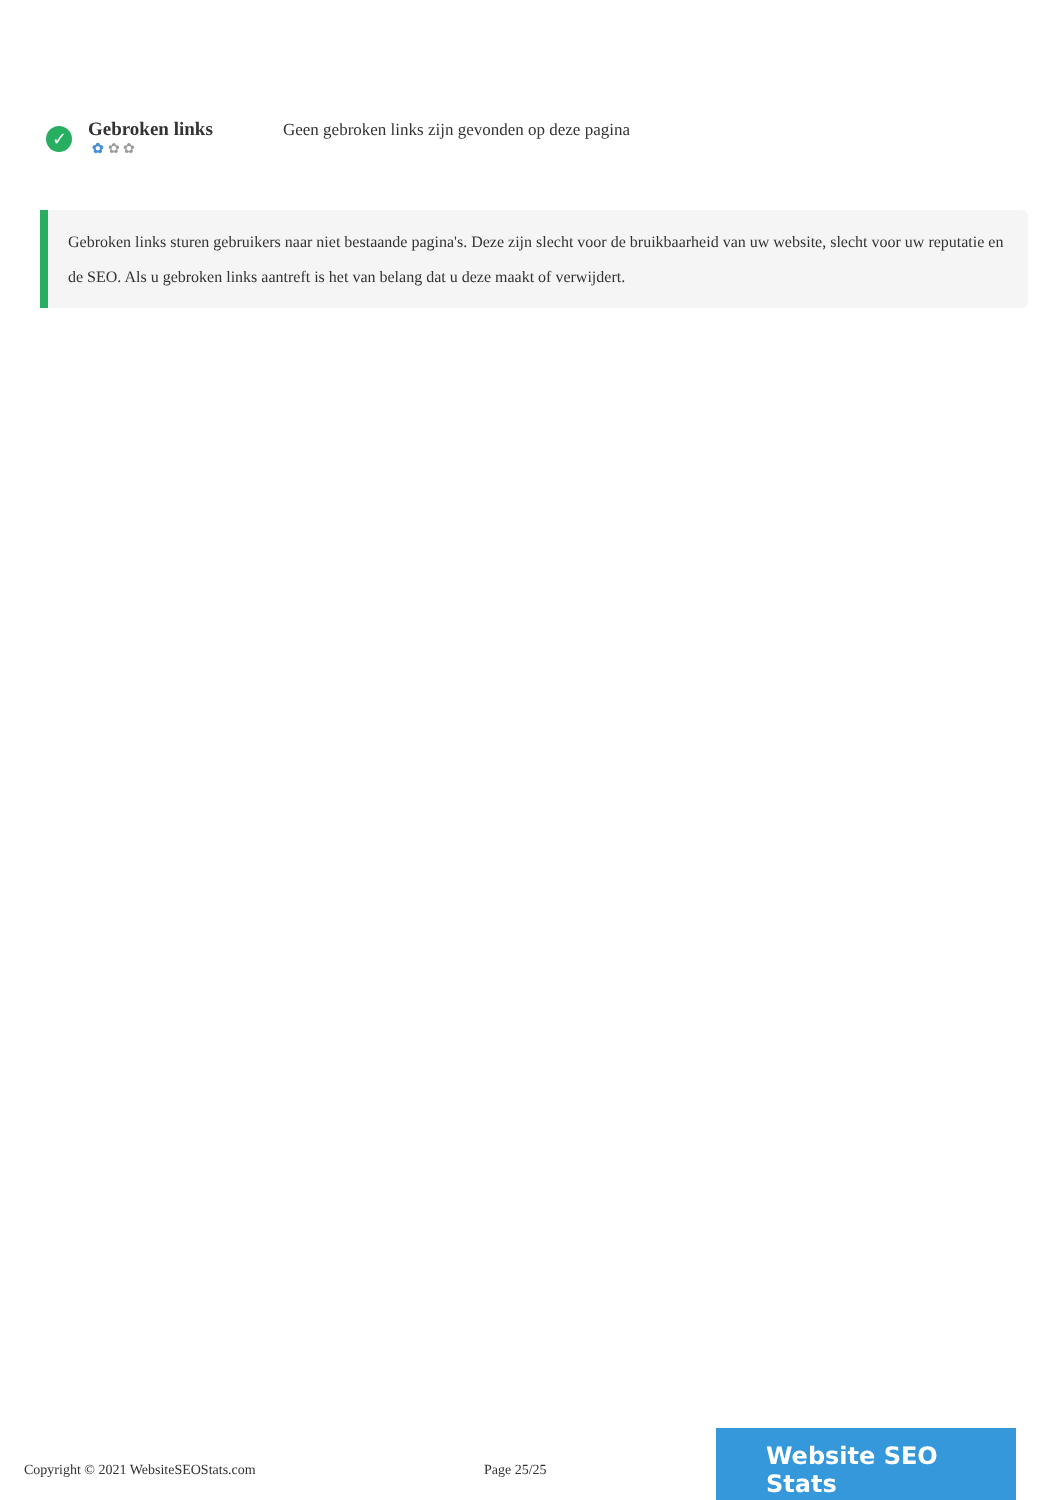✓
Gebroken links
✿ ✿ ✿
Geen gebroken links zijn gevonden op deze pagina
Gebroken links sturen gebruikers naar niet bestaande pagina's. Deze zijn slecht voor de bruikbaarheid van uw website, slecht voor uw reputatie en de SEO. Als u gebroken links aantreft is het van belang dat u deze maakt of verwijdert.
Copyright © 2021 WebsiteSEOStats.com Page 25/25
Website SEO Stats